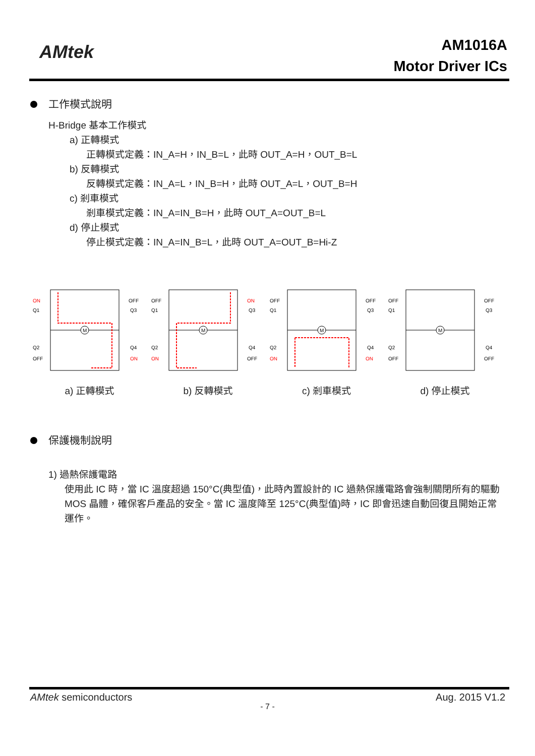AMtek
AM1016A
Motor Driver ICs
工作模式說明
H-Bridge 基本工作模式
a) 正轉模式
正轉模式定義：IN_A=H，IN_B=L，此時 OUT_A=H，OUT_B=L
b) 反轉模式
反轉模式定義：IN_A=L，IN_B=H，此時 OUT_A=L，OUT_B=H
c) 剎車模式
剎車模式定義：IN_A=IN_B=H，此時 OUT_A=OUT_B=L
d) 停止模式
停止模式定義：IN_A=IN_B=L，此時 OUT_A=OUT_B=Hi-Z
M
ON
OFF
Q1
Q3
Q2
Q4
OFF
ON
a) 正轉模式
M
OFF
ON
Q1
Q3
Q2
Q4
ON
OFF
b) 反轉模式
M
OFF
OFF
Q1
Q3
Q2
Q4
ON
ON
c) 剎車模式
M
OFF
OFF
Q1
Q3
Q2
Q4
OFF
OFF
d) 停止模式
保護機制說明
1) 過熱保護電路
使用此 IC 時，當 IC 溫度超過 150°C(典型值)，此時內置設計的 IC 過熱保護電路會強制關閉所有的驅動 MOS 晶體，確保客戶產品的安全。當 IC 溫度降至 125°C(典型值)時，IC 即會迅速自動回復且開始正常運作。
AMtek semiconductors Aug. 2015 V1.2
- 7 -